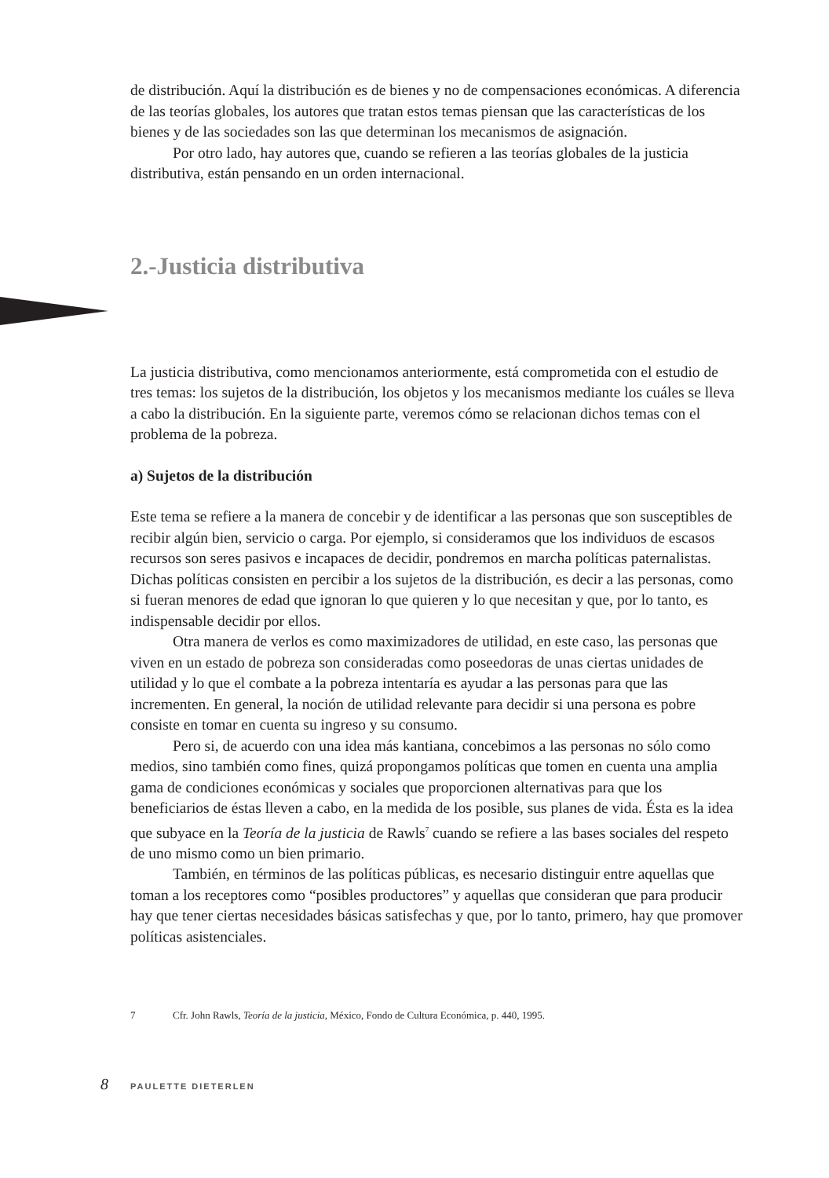de distribución. Aquí la distribución es de bienes y no de compensaciones económicas. A diferencia de las teorías globales, los autores que tratan estos temas piensan que las características de los bienes y de las sociedades son las que determinan los mecanismos de asignación.
Por otro lado, hay autores que, cuando se refieren a las teorías globales de la justicia distributiva, están pensando en un orden internacional.
2.-Justicia distributiva
La justicia distributiva, como mencionamos anteriormente, está comprometida con el estudio de tres temas: los sujetos de la distribución, los objetos y los mecanismos mediante los cuáles se lleva a cabo la distribución. En la siguiente parte, veremos cómo se relacionan dichos temas con el problema de la pobreza.
a) Sujetos de la distribución
Este tema se refiere a la manera de concebir y de identificar a las personas que son susceptibles de recibir algún bien, servicio o carga. Por ejemplo, si consideramos que los individuos de escasos recursos son seres pasivos e incapaces de decidir, pondremos en marcha políticas paternalistas. Dichas políticas consisten en percibir a los sujetos de la distribución, es decir a las personas, como si fueran menores de edad que ignoran lo que quieren y lo que necesitan y que, por lo tanto, es indispensable decidir por ellos.
Otra manera de verlos es como maximizadores de utilidad, en este caso, las personas que viven en un estado de pobreza son consideradas como poseedoras de unas ciertas unidades de utilidad y lo que el combate a la pobreza intentaría es ayudar a las personas para que las incrementen. En general, la noción de utilidad relevante para decidir si una persona es pobre consiste en tomar en cuenta su ingreso y su consumo.
Pero si, de acuerdo con una idea más kantiana, concebimos a las personas no sólo como medios, sino también como fines, quizá propongamos políticas que tomen en cuenta una amplia gama de condiciones económicas y sociales que proporcionen alternativas para que los beneficiarios de éstas lleven a cabo, en la medida de los posible, sus planes de vida. Ésta es la idea que subyace en la Teoría de la justicia de Rawls<sup>7</sup> cuando se refiere a las bases sociales del respeto de uno mismo como un bien primario.
También, en términos de las políticas públicas, es necesario distinguir entre aquellas que toman a los receptores como “posibles productores” y aquellas que consideran que para producir hay que tener ciertas necesidades básicas satisfechas y que, por lo tanto, primero, hay que promover políticas asistenciales.
7 Cfr. John Rawls, Teoría de la justicia, México, Fondo de Cultura Económica, p. 440, 1995.
8 PAULETTE DIETERLEN